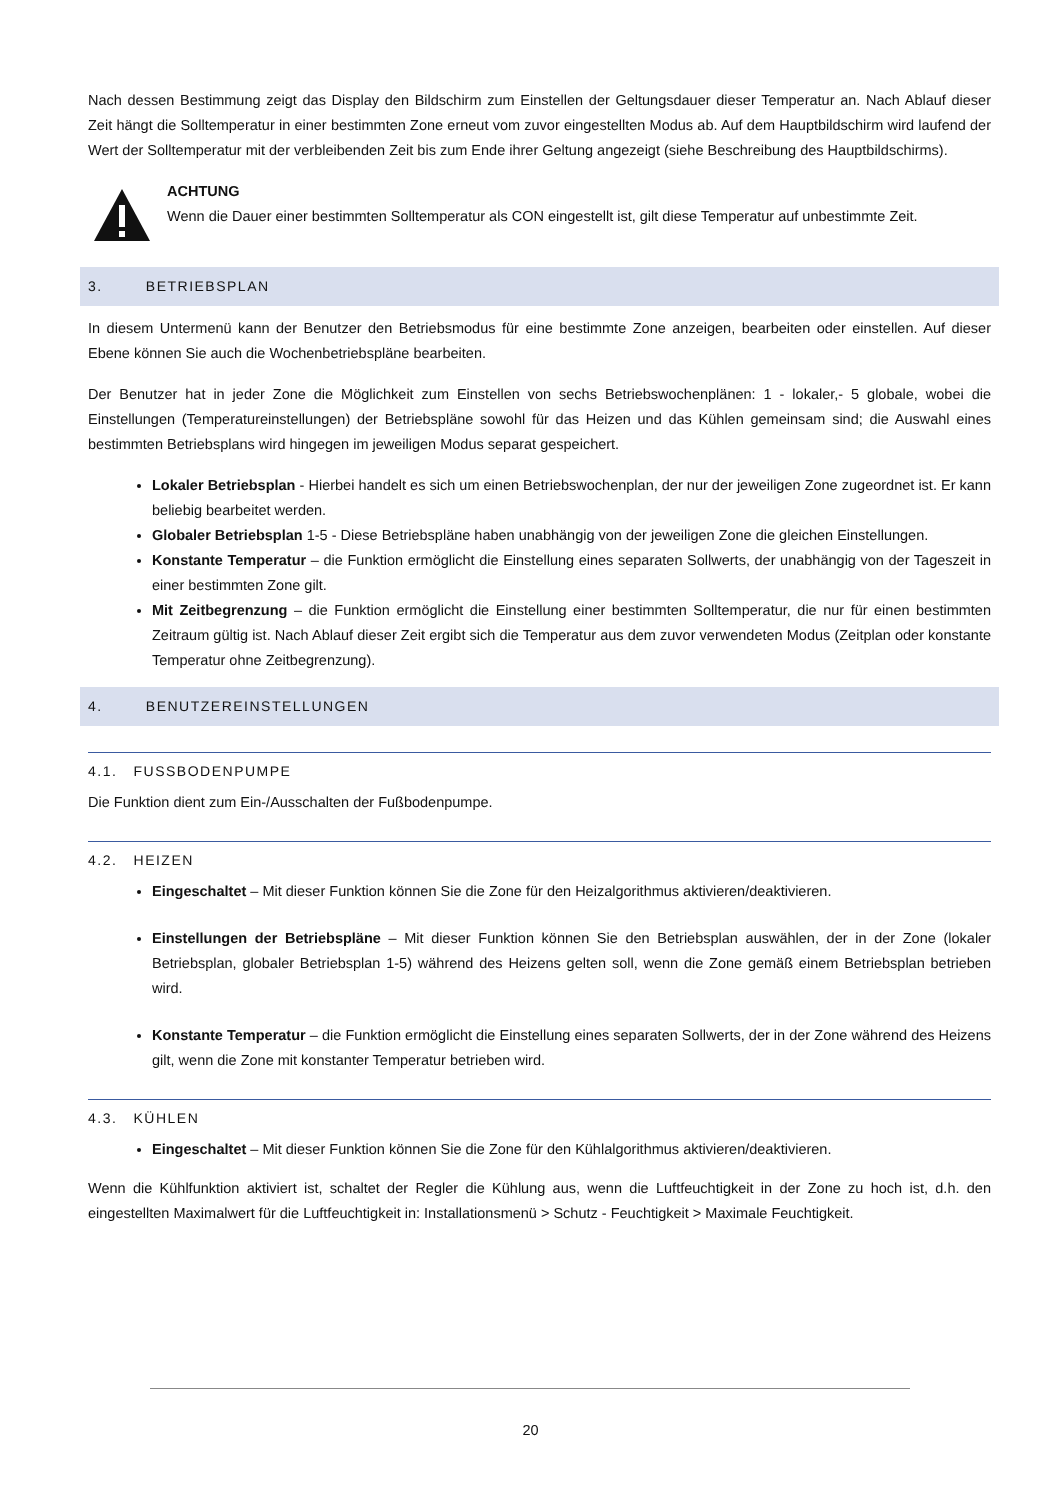Nach dessen Bestimmung zeigt das Display den Bildschirm zum Einstellen der Geltungsdauer dieser Temperatur an. Nach Ablauf dieser Zeit hängt die Solltemperatur in einer bestimmten Zone erneut vom zuvor eingestellten Modus ab. Auf dem Hauptbildschirm wird laufend der Wert der Solltemperatur mit der verbleibenden Zeit bis zum Ende ihrer Geltung angezeigt (siehe Beschreibung des Hauptbildschirms).
ACHTUNG
Wenn die Dauer einer bestimmten Solltemperatur als CON eingestellt ist, gilt diese Temperatur auf unbestimmte Zeit.
3. BETRIEBSPLAN
In diesem Untermenü kann der Benutzer den Betriebsmodus für eine bestimmte Zone anzeigen, bearbeiten oder einstellen. Auf dieser Ebene können Sie auch die Wochenbetriebspläne bearbeiten.
Der Benutzer hat in jeder Zone die Möglichkeit zum Einstellen von sechs Betriebswochenplänen: 1 - lokaler,- 5 globale, wobei die Einstellungen (Temperatureinstellungen) der Betriebspläne sowohl für das Heizen und das Kühlen gemeinsam sind; die Auswahl eines bestimmten Betriebsplans wird hingegen im jeweiligen Modus separat gespeichert.
Lokaler Betriebsplan - Hierbei handelt es sich um einen Betriebswochenplan, der nur der jeweiligen Zone zugeordnet ist. Er kann beliebig bearbeitet werden.
Globaler Betriebsplan 1-5 - Diese Betriebspläne haben unabhängig von der jeweiligen Zone die gleichen Einstellungen.
Konstante Temperatur – die Funktion ermöglicht die Einstellung eines separaten Sollwerts, der unabhängig von der Tageszeit in einer bestimmten Zone gilt.
Mit Zeitbegrenzung – die Funktion ermöglicht die Einstellung einer bestimmten Solltemperatur, die nur für einen bestimmten Zeitraum gültig ist. Nach Ablauf dieser Zeit ergibt sich die Temperatur aus dem zuvor verwendeten Modus (Zeitplan oder konstante Temperatur ohne Zeitbegrenzung).
4. BENUTZEREINSTELLUNGEN
4.1. FUSSBODENPUMPE
Die Funktion dient zum Ein-/Ausschalten der Fußbodenpumpe.
4.2. HEIZEN
Eingeschaltet – Mit dieser Funktion können Sie die Zone für den Heizalgorithmus aktivieren/deaktivieren.
Einstellungen der Betriebspläne – Mit dieser Funktion können Sie den Betriebsplan auswählen, der in der Zone (lokaler Betriebsplan, globaler Betriebsplan 1-5) während des Heizens gelten soll, wenn die Zone gemäß einem Betriebsplan betrieben wird.
Konstante Temperatur – die Funktion ermöglicht die Einstellung eines separaten Sollwerts, der in der Zone während des Heizens gilt, wenn die Zone mit konstanter Temperatur betrieben wird.
4.3. KÜHLEN
Eingeschaltet – Mit dieser Funktion können Sie die Zone für den Kühlalgorithmus aktivieren/deaktivieren.
Wenn die Kühlfunktion aktiviert ist, schaltet der Regler die Kühlung aus, wenn die Luftfeuchtigkeit in der Zone zu hoch ist, d.h. den eingestellten Maximalwert für die Luftfeuchtigkeit in: Installationsmenü > Schutz - Feuchtigkeit > Maximale Feuchtigkeit.
20